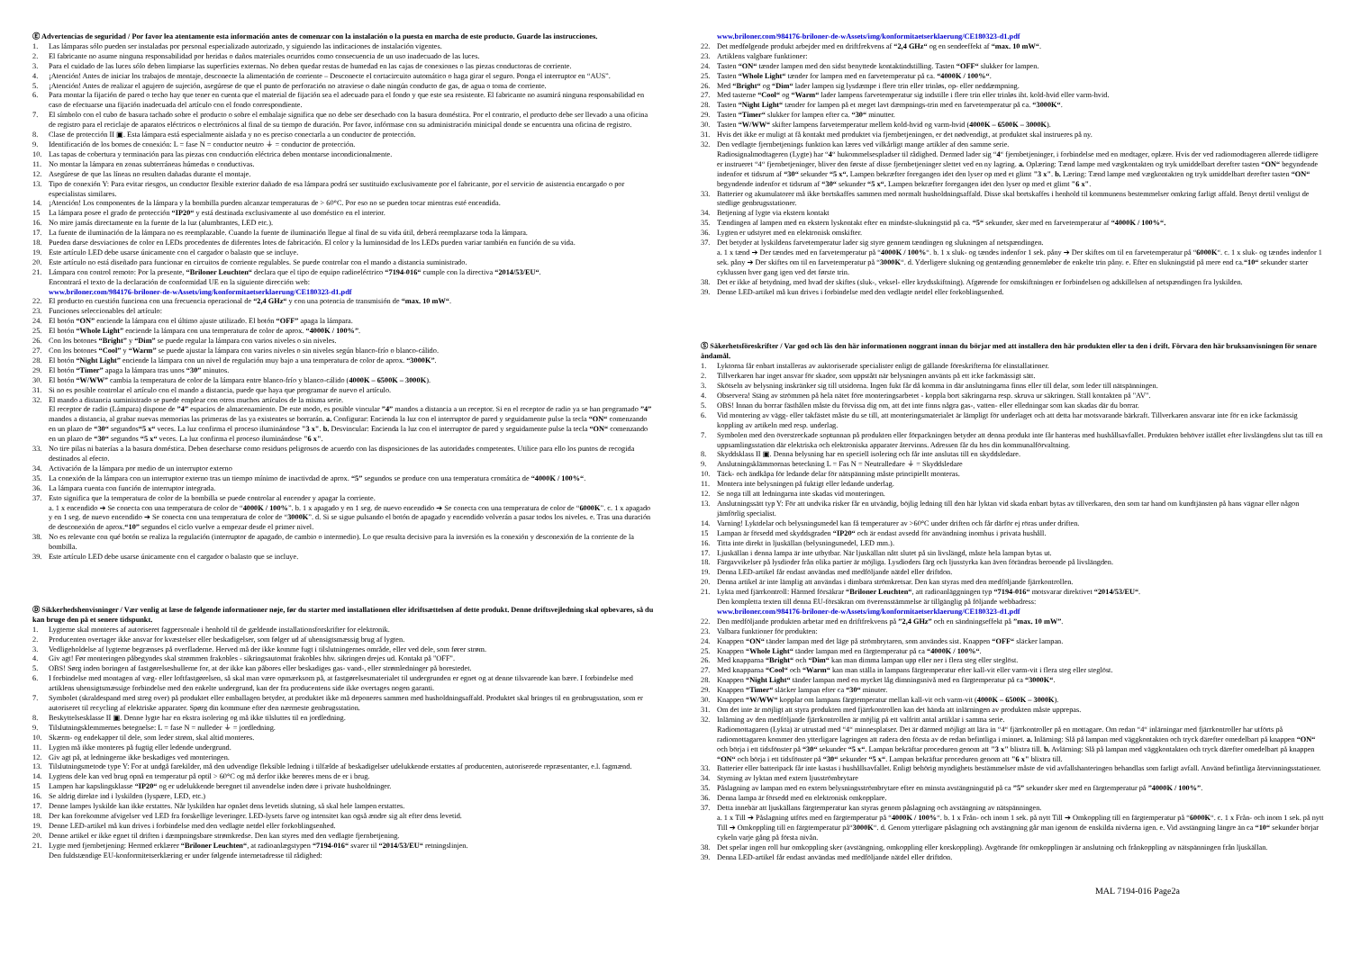Ⓔ Advertencias de seguridad / Por favor lea atentamente esta información antes de comenzar con la instalación o la puesta en marcha de este producto. Guarde las instrucciones.
1. Las lámparas sólo pueden ser instaladas por personal especializado autorizado, y siguiendo las indicaciones de instalación vigentes.
2. El fabricante no asume ninguna responsabilidad por heridas o daños materiales ocurridos como consecuencia de un uso inadecuado de las luces.
3. Para el cuidado de las luces sólo deben limpiarse las superficies externas. No deben quedar restas de humedad en las cajas de conexiones o las piezas conductoras de corriente.
4. ¡Atención! Antes de iniciar los trabajos de montaje, desconecte la alimentación de corriente – Desconecte el cortacircuito automático o haga girar el seguro. Ponga el interruptor en “AUS”.
5. ¡Atención! Antes de realizar el agujero de sujeción, asegúrese de que el punto de perforación no atraviese o dañe ningún conducto de gas, de agua o toma de corriente.
6. Para montar la fijación de pared o techo hay que tener en cuenta que el material de fijación sea el adecuado para el fondo y que este sea resistente. El fabricante no asumirá ninguna responsabilidad en caso de efectuarse una fijación inadecuada del artículo con el fondo correspondiente.
7. El símbolo con el cubo de basura tachado sobre el producto o sobre el embalaje significa que no debe ser desechado con la basura doméstica. Por el contrario, el producto debe ser llevado a una oficina de registro para el reciclaje de aparatos eléctricos o electrónicos al final de su tiempo de duración. Por favor, infórmase con su administración minicipal donde se encuentra una oficina de registro.
8. Clase de protección II ▣. Esta lámpara está especialmente aislada y no es preciso conectarla a un conductor de protección.
9. Identificación de los bornes de conexión: L = fase N = conductor neutro ⏚ = conductor de protección.
10. Las tapas de cobertura y terminación para las piezas con conducción eléctrica deben montarse incondicionalmente.
11. No montar la lámpara en zonas subterráneas húmedas o conductivas.
12. Asegúrese de que las líneas no resulten dañadas durante el montaje.
13. Tipo de conexión Y: Para evitar riesgos, un conductor flexible exterior dañado de esa lámpara podrá ser sustituido exclusivamente por el fabricante, por el servicio de asistencia encargado o por especialistas similares.
14. ¡Atención! Los componentes de la lámpara y la bombilla pueden alcanzar temperaturas de > 60°C. Por eso no se pueden tocar mientras esté encendida.
15 La lámpara posee el grado de protección “IP20“ y está destinada exclusivamente al uso doméstico en el interior.
16. No mire jamás directamente en la fuente de la luz (alumbrantes, LED etc.).
17. La fuente de iluminación de la lámpara no es reemplazable. Cuando la fuente de iluminación llegue al final de su vida útil, deberá reemplazarse toda la lámpara.
18. Pueden darse desviaciones de color en LEDs procedentes de diferentes lotes de fabricación. El color y la luminosidad de los LEDs pueden variar también en función de su vida.
19. Este artículo LED debe usarse únicamente con el cargador o balasto que se incluye.
20. Este artículo no está diseñado para funcionar en circuitos de corriente regulables. Se puede controlar con el mando a distancia suministrado.
21. Lámpara con control remoto: Por la presente, “Briloner Leuchten“ declara que el tipo de equipo radioeléctrico “7194-016“ cumple con la directiva “2014/53/EU“.
Encontrará el texto de la declaración de conformidad UE en la siguiente dirección web:
www.briloner.com/984176-briloner-de-wAssets/img/konformitaetserklaerung/CE180323-d1.pdf
22. El producto en cuestión funciona con una frecuencia operacional de “2,4 GHz“ y con una potencia de transmisión de “max. 10 mW“.
23. Funciones seleccionables del artículo:
24. El botón “ON” enciende la lámpara con el último ajuste utilizado. El botón “OFF” apaga la lámpara.
25. El botón “Whole Light” enciende la lámpara con una temperatura de color de aprox. “4000K / 100%”.
26. Con los botones “Bright” y “Dim” se puede regular la lámpara con varios niveles o sin niveles.
27. Con los botones “Cool” y “Warm” se puede ajustar la lámpara con varios niveles o sin niveles según blanco-frío o blanco-cálido.
28. El botón “Night Light” enciende la lámpara con un nivel de regulación muy bajo a una temperatura de color de aprox. “3000K”.
29. El botón “Timer” apaga la lámpara tras unos “30” minutos.
30. El botón “W/WW” cambia la temperatura de color de la lámpara entre blanco-frío y blanco-cálido (4000K – 6500K – 3000K).
31. Si no es posible controlar el artículo con el mando a distancia, puede que haya que programar de nuevo el artículo.
32. El mando a distancia suministrado se puede emplear con otros muchos artículos de la misma serie.
El receptor de radio (Lámpara) dispone de ”4” espacios de almacenamiento. De este modo, es posible vincular ”4” mandos a distancia a un receptor. Si en el receptor de radio ya se han programado ”4” mandos a distancia, al grabar nuevas memorias las primeras de las ya existentes se borrarán. a. Configurar: Encienda la luz con el interruptor de pared y seguidamente pulse la tecla “ON“ comenzando en un plazo de “30“ segundos“5 x“ veces. La luz confirma el proceso iluminándose "3 x". b. Desvincular: Encienda la luz con el interruptor de pared y seguidamente pulse la tecla “ON“ comenzando en un plazo de “30“ segundos “5 x“ veces. La luz confirma el proceso iluminándose "6 x".
33. No tire pilas ni baterías a la basura doméstica. Deben desecharse como residuos peligrosos de acuerdo con las disposiciones de las autoridades competentes. Utilice para ello los puntos de recogida destinados al efecto.
34. Activación de la lámpara por medio de un interruptor externo
35. La conexión de la lámpara con un interruptor externo tras un tiempo mínimo de inactivdad de aprox. “5” segundos se produce con una temperatura cromática de “4000K / 100%“.
36. La lámpara cuenta con función de interruptor integrada.
37. Esto significa que la temperatura de color de la bombilla se puede controlar al encender y apagar la corriente.
a. 1 x encendido ➔ Se conecta con una temperatura de color de “4000K / 100%”. b. 1 x apagado y en 1 seg. de nuevo encendido ➔ Se conecta con una temperatura de color de “6000K”. c. 1 x apagado y en 1 seg. de nuevo encendido ➔ Se conecta con una temperatura de color de “3000K”. d. Si se sigue pulsando el botón de apagado y encendido volverán a pasar todos los niveles. e. Tras una duración de desconexión de aprox.“10” segundos el ciclo vuelve a empezar desde el primer nivel.
38. No es relevante con qué botón se realiza la regulación (interruptor de apagado, de cambio o intermedio). Lo que resulta decisivo para la inversión es la conexión y desconexión de la corriente de la bombilla.
39. Este artículo LED debe usarse únicamente con el cargador o balasto que se incluye.
Ⓓ Sikkerhedshenvisninger / Vær venlig at læse de følgende informationer nøje, før du starter med installationen eller idriftsættelsen af dette produkt. Denne driftsvejledning skal opbevares, så du kan bruge den på et senere tidspunkt.
1. Lygterne skal monteres af autoriseret fagpersonale i henhold til de gældende installationsforskrifter for elektronik.
2. Producenten overtager ikke ansvar for kvæstelser eller beskadigelser, som følger ud af uhensigtsmæssig brug af lygten.
3. Vedligeholdelse af lygterne begrænses på overfladerne. Herved må der ikke komme fugt i tilslutningernes område, eller ved dele, som fører strøm.
4. Giv agt! Før monteringen påbegyndes skal strømmen frakobles - sikringsautomat frakobles hhv. sikringen drejes ud. Kontakt på "OFF".
5. OBS! Sørg inden boringen af fastgørelseshullerne for, at der ikke kan påbores eller beskadiges gas- vand-, eller strømledninger på borestedet.
6. I forbindelse med montagen af væg- eller loftfastgørelsen, så skal man være opmærksom på, at fastgørelsesmaterialet til undergrunden er egnet og at denne tilsvarende kan bære. I forbindelse med artiklens uhensigtsmæssige forbindelse med den enkelte undergrund, kan der fra producentens side ikke overtages nogen garanti.
7. Symbolet (skraldespand med streg over) på produktet eller emballagen betyder, at produktet ikke må deponeres sammen med husholdningsaffald. Produktet skal bringes til en genbrugsstation, som er autoriseret til recycling af elektriske apparater. Spørg din kommune efter den nærmeste genbrugsstation.
8. Beskyttelsesklasse II ▣. Denne lygte har en ekstra isolering og må ikke tilsluttes til en jordledning.
9. Tilslutningsklemmernes betegnelse: L = fase N = nulleder ⏚ = jordledning.
10. Skærm- og endekapper til dele, som leder strøm, skal altid monteres.
11. Lygten må ikke monteres på fugtig eller ledende undergrund.
12. Giv agt på, at ledningerne ikke beskadiges ved monteringen.
13. Tilslutningsmetode type Y: For at undgå farekilder, må den udvendige fleksible ledning i tilfælde af beskadigelser udelukkende erstattes af producenten, autoriserede repræsentanter, e.l. fagmænd.
14. Lygtens dele kan ved brug opnå en temperatur på optil > 60°C og må derfor ikke berøres mens de er i brug.
15 Lampen har kapslingsklasse “IP20“ og er udelukkende beregnet til anvendelse inden døre i private husholdninger.
16. Se aldrig direkte ind i lyskilden (lyspære, LED, etc.)
17. Denne lampes lyskilde kan ikke erstattes. Når lyskilden har opnået dens levetids slutning, så skal hele lampen erstattes.
18. Der kan forekomme afvigelser ved LED fra forskellige leveringer. LED-lysets farve og intensitet kan også ændre sig alt efter dens levetid.
19. Denne LED-artikel må kun drives i forbindelse med den vedlagte netdel eller forkoblingsenhed.
20. Denne artikel er ikke egnet til driften i dæmpningsbare strømkredse. Den kan styres med den vedlagte fjernbetjening.
21. Lygte med fjernbetjening: Hermed erklærer “Briloner Leuchten“, at radioanlægstypen “7194-016“ svarer til “2014/53/EU“ retningslinjen.
Den fuldstændige EU-konformitetserklæring er under følgende internetadresse til rådighed:
www.briloner.com/984176-briloner-de-wAssets/img/konformitaetserklaerung/CE180323-d1.pdf
22. Det medfølgende produkt arbejder med en driftfrekvens af “2,4 GHz“ og en sendeeffekt af “max. 10 mW“.
23. Artiklens valgbare funktioner:
24. Tasten “ON“ tænder lampen med den sidst benyttede kontaktindstilling. Tasten “OFF“ slukker for lampen.
25. Tasten “Whole Light“ tænder for lampen med en farvetemperatur på ca. “4000K / 100%“.
26. Med “Bright“ og “Dim“ lader lampen sig lysdæmpe i flere trin eller trinløs, op- eller neddæmpning.
27. Med tasterne “Cool“ og “Warm“ lader lampens farvetemperatur sig indstille i flere trin eller trinløs iht. kold-hvid eller varm-hvid.
28. Tasten “Night Light“ tænder for lampen på et meget lavt dæmpnings-trin med en farvetemperatur på ca. “3000K“.
29. Tasten “Timer“ slukker for lampen efter ca. “30“ minutter.
30. Tasten “W/WW“ skifter lampens farvetemperatur mellem kold-hvid og varm-hvid (4000K – 6500K – 3000K).
31. Hvis det ikke er muligt at få kontakt med produktet via fjernbetjeningen, er det nødvendigt, at produktet skal instrueres på ny.
32. Den vedlagte fjernbetjenings funktion kan læres ved vilkårligt mange artikler af den samme serie.
Radiosignalmodtageren (Lygte) har “4“ hukommelsespladser til rådighed. Dermed lader sig “4“ fjernbetjeninger, i forbindelse med en modtager, oplære. Hvis der ved radiomodtageren allerede tidligere er instrueret “4“ fjernbetjeninger, bliver den første af disse fjernbetjeninger slettet ved en ny lagring. a. Oplæring: Tænd lampe med vægkontakten og tryk umiddelbart derefter tasten “ON“ begyndende indenfor et tidsrum af “30“ sekunder “5 x“. Lampen bekræfter foregangen idet den lyser op med et glimt "3 x". b. Læring: Tænd lampe med vægkontakten og tryk umiddelbart derefter tasten “ON“ begyndende indenfor et tidsrum af “30“ sekunder “5 x“. Lampen bekræfter foregangen idet den lyser op med et glimt "6 x".
33. Batterier og akumulatorer må ikke bortskaffes sammen med normalt husholdningsaffald. Disse skal bortskaffes i henhold til kommunens bestemmelser omkring farligt affald. Benyt dertil venligst de stedlige genbrugsstationer.
34. Betjening af lygte via ekstern kontakt
35. Tændingen af lampen med en ekstern lyskontakt efter en mindste-slukningstid på ca. “5“ sekunder, sker med en farvetemperatur af “4000K / 100%“.
36. Lygten er udstyret med en elektronisk omskifter.
37. Det betyder at lyskildens farvetemperatur lader sig styre gennem tændingen og slukningen af netspændingen.
a. 1 x tænd ➔ Der tændes med en farvetemperatur på “4000K / 100%“. b. 1 x sluk- og tændes indenfor 1 sek. påny ➔ Der skiftes om til en farvetemperatur på “6000K“. c. 1 x sluk- og tændes indenfor 1 sek. påny ➔ Der skiftes om til en farvetemperatur på “3000K“. d. Yderligere slukning og gentænding gennemløber de enkelte trin påny. e. Efter en slukningstid på mere end ca.“10“ sekunder starter cyklussen hver gang igen ved det første trin.
38. Det er ikke af betydning, med hvad der skiftes (sluk-, veksel- eller krydsskiftning). Afgørende for omskiftningen er forbindelsen og adskillelsen af netspændingen fra lyskilden.
39. Denne LED-artikel må kun drives i forbindelse med den vedlagte netdel eller forkoblingsenhed.
Ⓢ Säkerhetsföreskrifter / Var god och läs den här informationen noggrant innan du börjar med att installera den här produkten eller ta den i drift. Förvara den här bruksanvisningen för senare ändamål.
1. Lyktorna får enbart installeras av auktoriserade specialister enligt de gällande föreskrifterna för elinstallationer.
2. Tillverkaren har inget ansvar för skador, som uppstått när belysningen använts på ett icke fackmässigt sätt.
3. Skötseln av belysning inskränker sig till utsidorna. Ingen fukt får då komma in där anslutningarna finns eller till delar, som leder till nätspänningen.
4. Observera! Stäng av strömmen på hela nätet före monteringsarbetet - koppla bort säkringarna resp. skruva ur säkringen. Ställ kontakten på "AV".
5. OBS! Innan du borrar fästhålen måste du förvissa dig om, att det inte finns några gas-, vatten- eller elledningar som kan skadas där du borrar.
6. Vid montering av vägg- eller takfästet måste du se till, att monteringsmaterialet är lämpligt för underlaget och att detta har motsvarande bärkraft. Tillverkaren ansvarar inte för en icke fackmässig koppling av artikeln med resp. underlag.
7. Symbolen med den överstreckade soptunnan på produkten eller förpackningen betyder att denna produkt inte får hanteras med hushållsavfallet. Produkten behöver istället efter livslängdens slut tas till en uppsamlingsstation där elektriska och elektroniska apparater återvinns. Adressen får du hos din kommunalförvaltning.
8. Skyddsklass II ▣. Denna belysning har en speciell isolering och får inte anslutas till en skyddsledare.
9. Anslutningsklämmornas beteckning L = Fas N = Neutralledare ⏚ = Skyddsledare
10. Täck- och ändkåpa för ledande delar för nätspänning måste principiellt monteras.
11. Montera inte belysningen på fuktigt eller ledande underlag.
12. Se noga till att ledningarna inte skadas vid monteringen.
13. Anslutningssätt typ Y: För att undvika risker får en utvändig, böjlig ledning till den här lyktan vid skada enbart bytas av tillverkaren, den som tar hand om kundtjänsten på hans vägnar eller någon jämförlig specialist.
14. Varning! Lyktdelar och belysningsmedel kan få temperaturer av >60°C under driften och får därför ej röras under driften.
15 Lampan är försedd med skyddsgraden “IP20“ och är endast avsedd för användning inomhus i privata hushåll.
16. Titta inte direkt in ljuskällan (belysningsmedel, LED mm.).
17. Ljuskällan i denna lampa är inte utbytbar. När ljuskällan nått slutet på sin livslängd, måste hela lampan bytas ut.
18. Färgavvikelser på lysdioder från olika partier är möjliga. Lysdioders färg och ljusstyrka kan även förändras beroende på livslängden.
19. Denna LED-artikel får endast användas med medföljande nätdel eller driftdon.
20. Denna artikel är inte lämplig att användas i dimbara strömkretsar. Den kan styras med den medföljande fjärrkontrollen.
21. Lykta med fjärrkontroll: Härmed försäkrar “Briloner Leuchten“, att radioanläggningen typ “7194-016“ motsvarar direktivet “2014/53/EU“.
Den kompletta texten till denna EU-försäkran om överensstämmelse är tillgänglig på följande webbadress:
www.briloner.com/984176-briloner-de-wAssets/img/konformitaetserklaerung/CE180323-d1.pdf
22. Den medföljande produkten arbetar med en driftfrekvens på ”2,4 GHz” och en sändningseffekt på ”max. 10 mW”.
23. Valbara funktioner för produkten:
24. Knappen “ON“ tänder lampan med det läge på strömbrytaren, som användes sist. Knappen “OFF“ släcker lampan.
25. Knappen “Whole Light“ tänder lampan med en färgtemperatur på ca “4000K / 100%“.
26. Med knapparna “Bright“ och “Dim“ kan man dimma lampan upp eller ner i flera steg eller steglöst.
27. Med knapparna “Cool“ och “Warm“ kan man ställa in lampans färgtemperatur efter kall-vit eller varm-vit i flera steg eller steglöst.
28. Knappen “Night Light“ tänder lampan med en mycket låg dimningsnivå med en färgtemperatur på ca “3000K“.
29. Knappen “Timer“ släcker lampan efter ca “30“ minuter.
30. Knappen “W/WW“ kopplar om lampans färgtemperatur mellan kall-vit och varm-vit (4000K – 6500K – 3000K).
31. Om det inte är möjligt att styra produkten med fjärrkontrollen kan det hända att inlärningen av produkten måste upprepas.
32. Inlärning av den medföljande fjärrkontrollen är möjlig på ett valfritt antal artiklar i samma serie.
Radiomottagaren (Lykta) är utrustad med “4“ minnesplatser. Det är därmed möjligt att lära in “4“ fjärrkontroller på en mottagare. Om redan “4“ inlärningar med fjärrkontroller har utförts på radiomottagaren kommer den ytterligare lagringen att radera den första av de redan befintliga i minnet. a. Inlärning: Slå på lampan med väggkontakten och tryck därefter omedelbart på knappen “ON“ och börja i ett tidsfönster på “30“ sekunder “5 x“. Lampan bekräftar proceduren genom att "3 x" blixtra till. b. Avlärning: Slå på lampan med väggkontakten och tryck därefter omedelbart på knappen “ON“ och börja i ett tidsfönster på “30“ sekunder “5 x“. Lampan bekräftar proceduren genom att "6 x" blixtra till.
33. Batterier eller batteripack får inte kastas i hushållsavfallet. Enligt behörig myndighets bestämmelser måste de vid avfallshanteringen behandlas som farligt avfall. Använd befintliga återvinningsstationer.
34. Styrning av lyktan med extern ljusströmbrytare
35. Påslagning av lampan med en extern belysningsströmbrytare efter en minsta avstängningstid på ca ”5” sekunder sker med en färgtemperatur på ”4000K / 100%”.
36. Denna lampa är försedd med en elektronisk omkopplare.
37. Detta innebär att ljuskällans färgtemperatur kan styras genom påslagning och avstängning av nätspänningen.
a. 1 x Till ➔ Påslagning utförs med en färgtemperatur på “4000K / 100%“. b. 1 x Från- och inom 1 sek. på nytt Till ➔ Omkoppling till en färgtemperatur på “6000K“. c. 1 x Från- och inom 1 sek. på nytt Till ➔ Omkoppling till en färgtemperatur på“3000K“. d. Genom ytterligare påslagning och avstängning går man igenom de enskilda nivåerna igen. e. Vid avstängning längre än ca “10“ sekunder börjar cykeln varje gång på första nivån.
38. Det spelar ingen roll hur omkoppling sker (avstängning, omkoppling eller korskoppling). Avgörande för omkopplingen är anslutning och frånkoppling av nätspänningen från ljuskällan.
39. Denna LED-artikel får endast användas med medföljande nätdel eller driftdon.
MAL 7194-016 Page2a